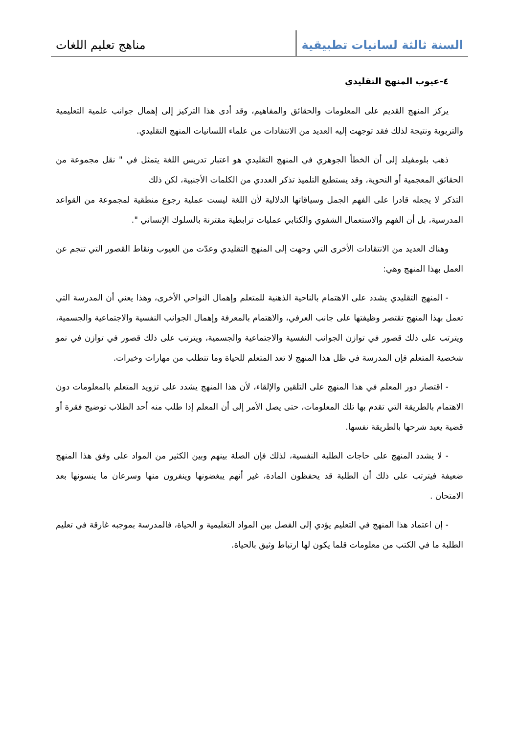السنة ثالثة لسانيات تطبيقية
مناهج تعليم اللغات
٤-عيوب المنهج التقليدي
يركز المنهج القديم على المعلومات والحقائق والمفاهيم، وقد أدى هذا التركيز إلى إهمال جوانب علمية التعليمية والتربوية ونتيجة لذلك فقد توجهت إليه العديد من الانتقادات من علماء اللسانيات المنهج التقليدي.
ذهب بلومفيلد إلى أن الخطأ الجوهري في المنهج التقليدي هو اعتبار تدريس اللغة يتمثل في " نقل مجموعة من الحقائق المعجمية أو النحوية، وقد يستطيع التلميذ تذكر العددي من الكلمات الأجنبية، لكن ذلك
التذكر لا يجعله قادرا على الفهم الجمل وسياقاتها الدلالية لأن اللغة ليست عملية رجوع منطقية لمجموعة من القواعد المدرسية، بل أن الفهم والاستعمال الشفوي والكتابي عمليات ترابطية مقترنة بالسلوك الإنساني ".
وهناك العديد من الانتقادات الأخرى التي وجهت إلى المنهج التقليدي وعدّت من العيوب ونقاط القصور التي تنجم عن العمل بهذا المنهج وهي:
- المنهج التقليدي يشدد على الاهتمام بالناحية الذهنية للمتعلم وإهمال النواحي الأخرى، وهذا يعني أن المدرسة التي تعمل بهذا المنهج تقتصر وظيفتها على جانب العرفي، والاهتمام بالمعرفة وإهمال الجوانب النفسية والاجتماعية والجسمية، ويترتب على ذلك قصور في توازن الجوانب النفسية والاجتماعية والجسمية، ويترتب على ذلك قصور في توازن في نمو شخصية المتعلم فإن المدرسة في ظل هذا المنهج لا تعد المتعلم للحياة وما تتطلب من مهارات وخبرات.
- اقتصار دور المعلم في هذا المنهج على التلقين والإلقاء، لأن هذا المنهج يشدد على تزويد المتعلم بالمعلومات دون الاهتمام بالطريقة التي تقدم بها تلك المعلومات، حتى يصل الأمر إلى أن المعلم إذا طلب منه أحد الطلاب توضيح فقرة أو قضية يعيد شرحها بالطريقة نفسها.
- لا يشدد المنهج على حاجات الطلبة النفسية، لذلك فإن الصلة بينهم وبين الكثير من المواد على وفق هذا المنهج ضعيفة فيترتب على ذلك أن الطلبة قد يحفظون المادة، غير أنهم يبغضونها وينفرون منها وسرعان ما ينسونها بعد الامتحان .
- إن اعتماد هذا المنهج في التعليم يؤدي إلى الفصل بين المواد التعليمية و الحياة، فالمدرسة بموجبه غارقة في تعليم الطلبة ما في الكتب من معلومات قلما يكون لها ارتباط وثيق بالحياة.